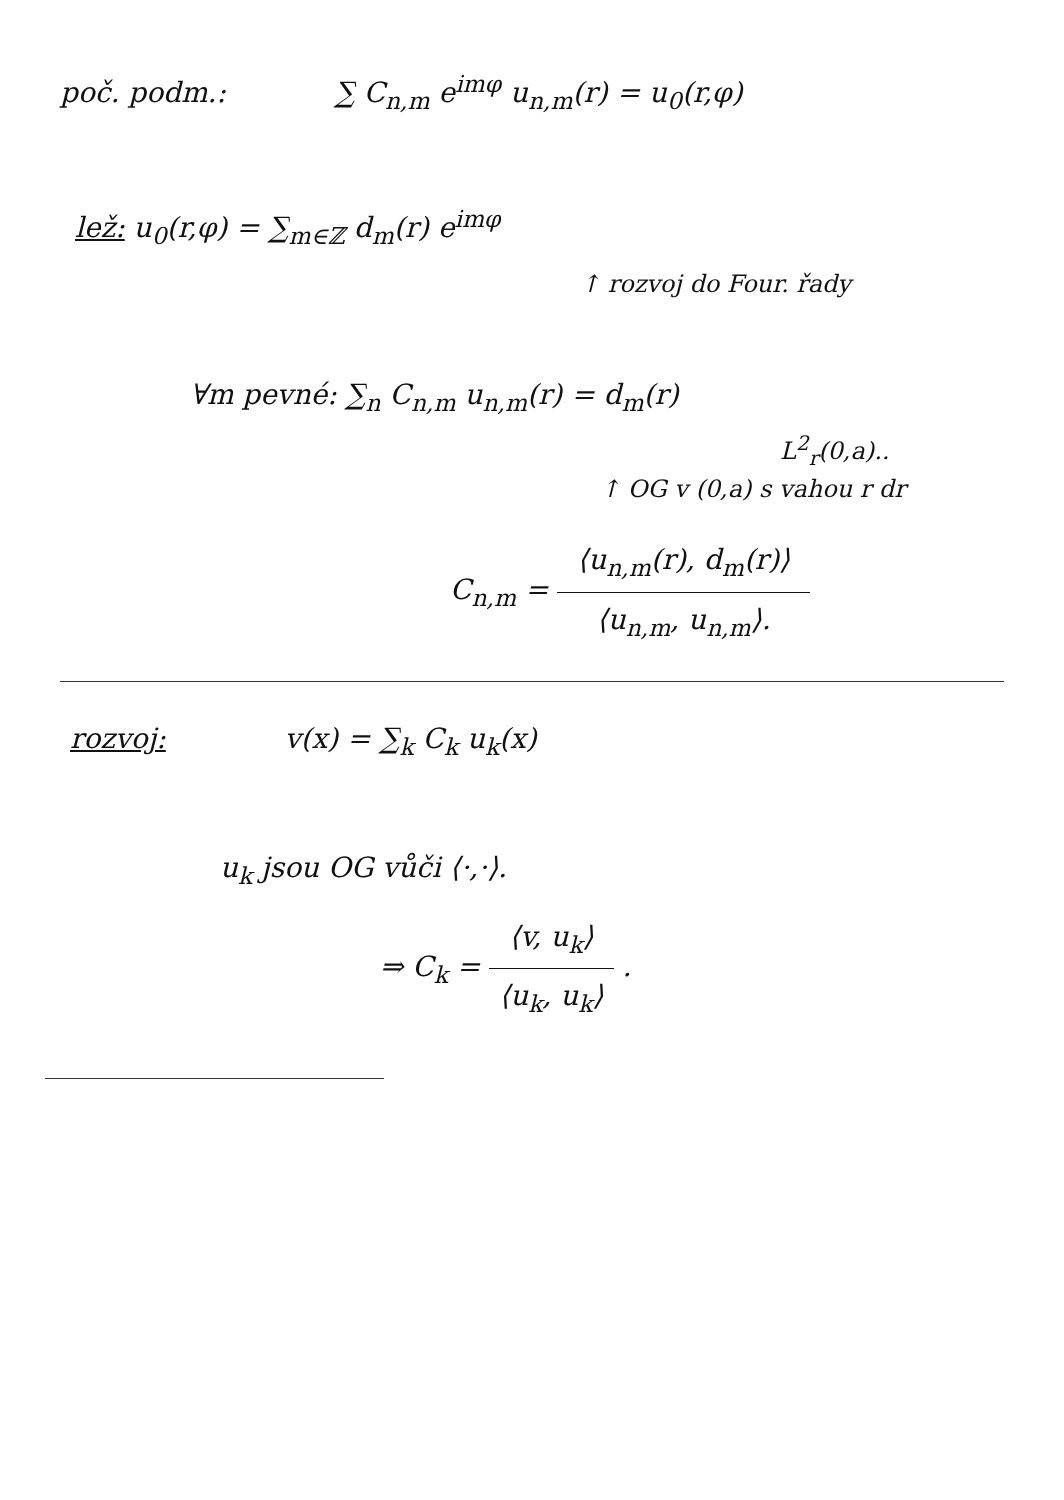poč. podm.: ∑ C<sub>n,m</sub> e<sup>imφ</sup> u<sub>n,m</sub>(r) = u<sub>0</sub>(r,φ)
lež: u<sub>0</sub>(r,φ) = ∑<sub>m∈ℤ</sub> d<sub>m</sub>(r) e<sup>imφ</sup>
↑ rozvoj do Four. řady
∀m pevné: ∑<sub>n</sub> C<sub>n,m</sub> u<sub>n,m</sub>(r) = d<sub>m</sub>(r)
L<sup>2</sup><sub>r</sub>(0,a)..
↑ OG v (0,a) s vahou r dr
C<sub>n,m</sub> = ⟨u<sub>n,m</sub>(r), d<sub>m</sub>(r)⟩ ⟨u<sub>n,m</sub>, u<sub>n,m</sub>⟩.
rozvoj: v(x) = ∑<sub>k</sub> C<sub>k</sub> u<sub>k</sub>(x)
u<sub>k</sub> jsou OG vůči ⟨·,·⟩.
⇒ C<sub>k</sub> = ⟨v, u<sub>k</sub>⟩ ⟨u<sub>k</sub>, u<sub>k</sub>⟩ .